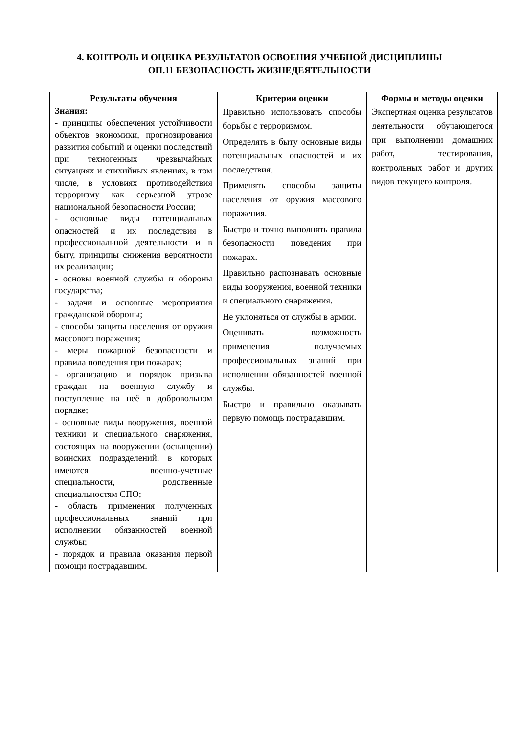4. КОНТРОЛЬ И ОЦЕНКА РЕЗУЛЬТАТОВ ОСВОЕНИЯ УЧЕБНОЙ ДИСЦИПЛИНЫ
ОП.11 БЕЗОПАСНОСТЬ ЖИЗНЕДЕЯТЕЛЬНОСТИ
| Результаты обучения | Критерии оценки | Формы и методы оценки |
| --- | --- | --- |
| Знания: - принципы обеспечения устойчивости объектов экономики, прогнозирования развития событий и оценки последствий при техногенных чрезвычайных ситуациях и стихийных явлениях, в том числе, в условиях противодействия терроризму как серьезной угрозе национальной безопасности России; - основные виды потенциальных опасностей и их последствия в профессиональной деятельности и в быту, принципы снижения вероятности их реализации; - основы военной службы и обороны государства; - задачи и основные мероприятия гражданской обороны; - способы защиты населения от оружия массового поражения; - меры пожарной безопасности и правила поведения при пожарах; - организацию и порядок призыва граждан на военную службу и поступление на неё в добровольном порядке; - основные виды вооружения, военной техники и специального снаряжения, состоящих на вооружении (оснащении) воинских подразделений, в которых имеются военно-учетные специальности, родственные специальностям СПО; - область применения полученных профессиональных знаний при исполнении обязанностей военной службы; - порядок и правила оказания первой помощи пострадавшим. | Правильно использовать способы борьбы с терроризмом. Определять в быту основные виды потенциальных опасностей и их последствия. Применять способы защиты населения от оружия массового поражения. Быстро и точно выполнять правила безопасности поведения при пожарах. Правильно распознавать основные виды вооружения, военной техники и специального снаряжения. Не уклоняться от службы в армии. Оценивать возможность применения получаемых профессиональных знаний при исполнении обязанностей военной службы. Быстро и правильно оказывать первую помощь пострадавшим. | Экспертная оценка результатов деятельности обучающегося при выполнении домашних работ, тестирования, контрольных работ и других видов текущего контроля. |